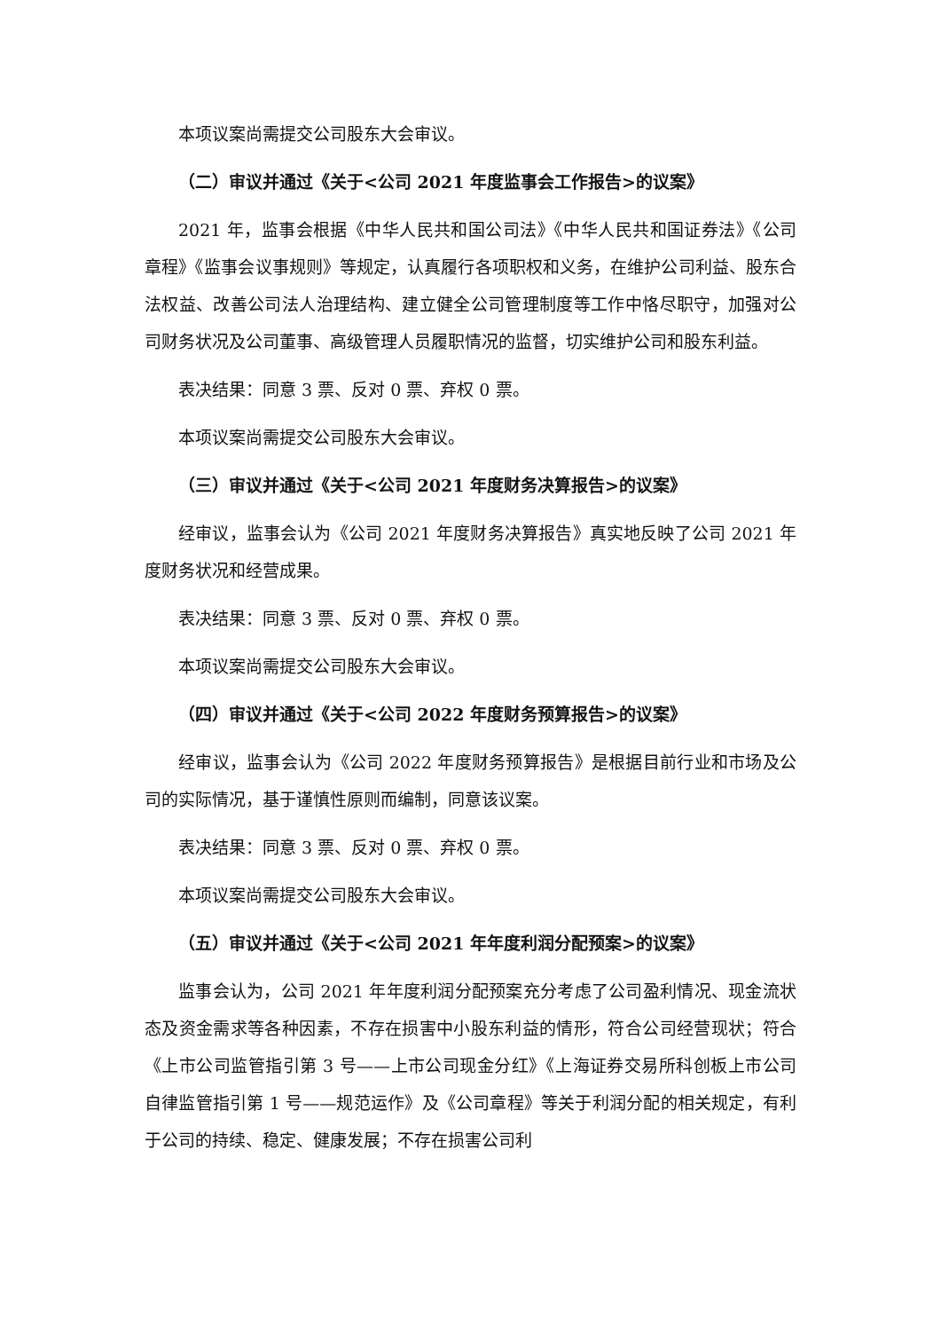本项议案尚需提交公司股东大会审议。
（二）审议并通过《关于<公司 2021 年度监事会工作报告>的议案》
2021 年，监事会根据《中华人民共和国公司法》《中华人民共和国证券法》《公司章程》《监事会议事规则》等规定，认真履行各项职权和义务，在维护公司利益、股东合法权益、改善公司法人治理结构、建立健全公司管理制度等工作中恪尽职守，加强对公司财务状况及公司董事、高级管理人员履职情况的监督，切实维护公司和股东利益。
表决结果：同意 3 票、反对 0 票、弃权 0 票。
本项议案尚需提交公司股东大会审议。
（三）审议并通过《关于<公司 2021 年度财务决算报告>的议案》
经审议，监事会认为《公司 2021 年度财务决算报告》真实地反映了公司 2021 年度财务状况和经营成果。
表决结果：同意 3 票、反对 0 票、弃权 0 票。
本项议案尚需提交公司股东大会审议。
（四）审议并通过《关于<公司 2022 年度财务预算报告>的议案》
经审议，监事会认为《公司 2022 年度财务预算报告》是根据目前行业和市场及公司的实际情况，基于谨慎性原则而编制，同意该议案。
表决结果：同意 3 票、反对 0 票、弃权 0 票。
本项议案尚需提交公司股东大会审议。
（五）审议并通过《关于<公司 2021 年年度利润分配预案>的议案》
监事会认为，公司 2021 年年度利润分配预案充分考虑了公司盈利情况、现金流状态及资金需求等各种因素，不存在损害中小股东利益的情形，符合公司经营现状；符合《上市公司监管指引第 3 号——上市公司现金分红》《上海证券交易所科创板上市公司自律监管指引第 1 号——规范运作》及《公司章程》等关于利润分配的相关规定，有利于公司的持续、稳定、健康发展；不存在损害公司利